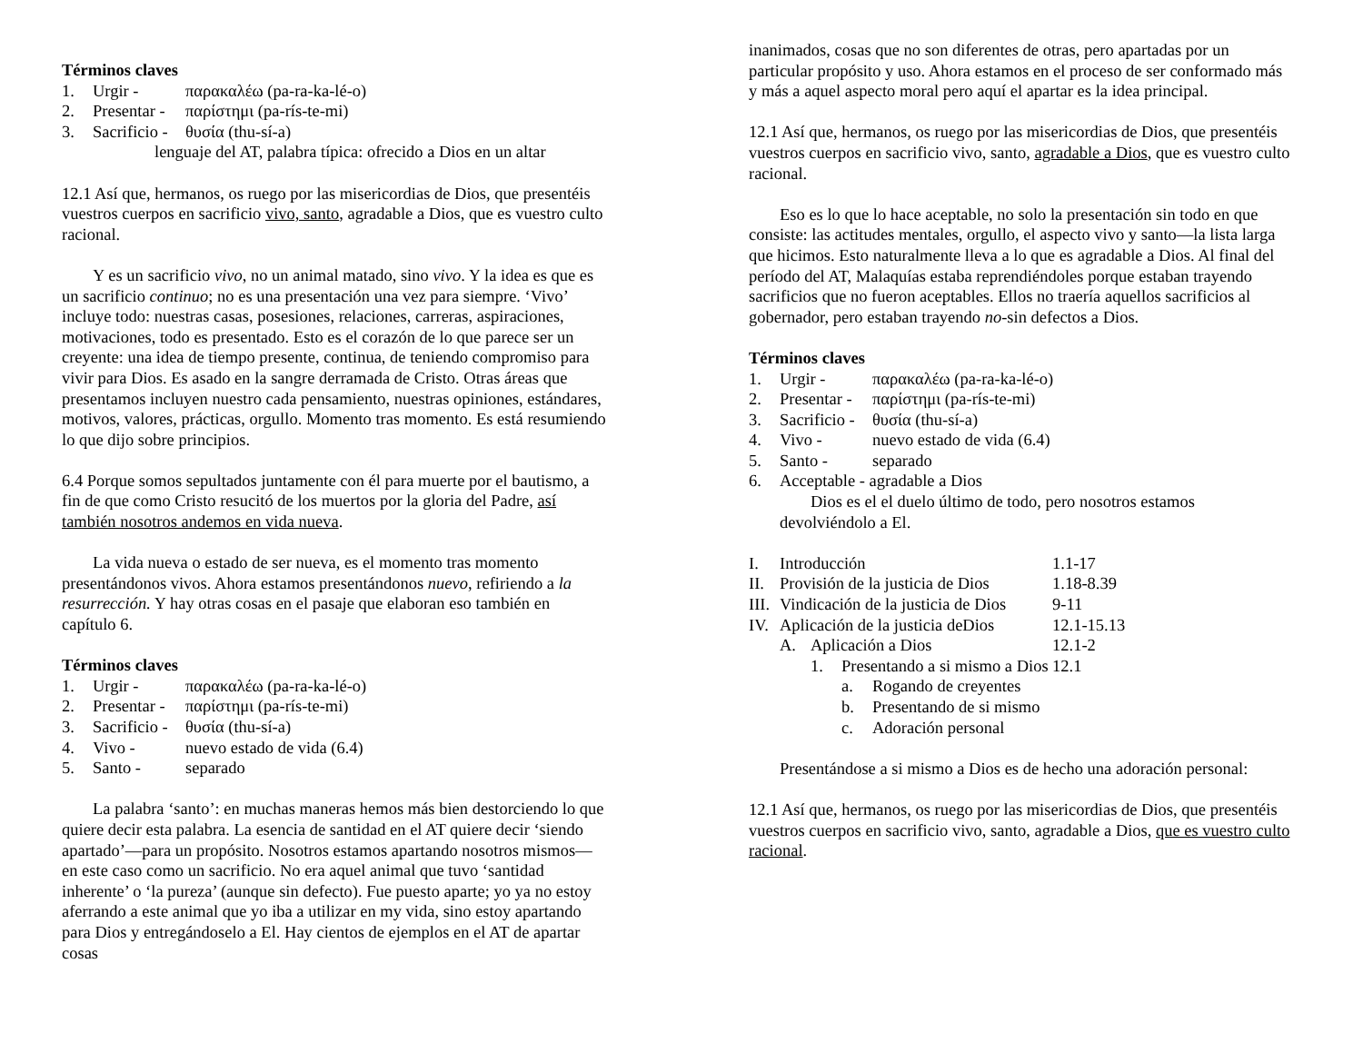Términos claves
1. Urgir - παρακαλέω (pa-ra-ka-lé-o)
2. Presentar - παρίστημι (pa-rís-te-mi)
3. Sacrificio - θυσία (thu-sí-a)
lenguaje del AT, palabra típica: ofrecido a Dios en un altar
12.1 Así que, hermanos, os ruego por las misericordias de Dios, que presentéis vuestros cuerpos en sacrificio vivo, santo, agradable a Dios, que es vuestro culto racional.
Y es un sacrificio vivo, no un animal matado, sino vivo. Y la idea es que es un sacrificio continuo; no es una presentación una vez para siempre. ‘Vivo’ incluye todo: nuestras casas, posesiones, relaciones, carreras, aspiraciones, motivaciones, todo es presentado. Esto es el corazón de lo que parece ser un creyente: una idea de tiempo presente, continua, de teniendo compromiso para vivir para Dios. Es asado en la sangre derramada de Cristo. Otras áreas que presentamos incluyen nuestro cada pensamiento, nuestras opiniones, estándares, motivos, valores, prácticas, orgullo. Momento tras momento. Es está resumiendo lo que dijo sobre principios.
6.4 Porque somos sepultados juntamente con él para muerte por el bautismo, a fin de que como Cristo resucitó de los muertos por la gloria del Padre, así también nosotros andemos en vida nueva.
La vida nueva o estado de ser nueva, es el momento tras momento presentándonos vivos. Ahora estamos presentándonos nuevo, refiriendo a la resurrección. Y hay otras cosas en el pasaje que elaboran eso también en capítulo 6.
Términos claves
1. Urgir - παρακαλέω (pa-ra-ka-lé-o)
2. Presentar - παρίστημι (pa-rís-te-mi)
3. Sacrificio - θυσία (thu-sí-a)
4. Vivo - nuevo estado de vida (6.4)
5. Santo - separado
La palabra ‘santo’: en muchas maneras hemos más bien destorciendo lo que quiere decir esta palabra. La esencia de santidad en el AT quiere decir ‘siendo apartado’—para un propósito. Nosotros estamos apartando nosotros mismos—en este caso como un sacrificio. No era aquel animal que tuvo ‘santidad inherente’ o ‘la pureza’ (aunque sin defecto). Fue puesto aparte; yo ya no estoy aferrando a este animal que yo iba a utilizar en my vida, sino estoy apartando para Dios y entregándoselo a El. Hay cientos de ejemplos en el AT de apartar cosas
inanimados, cosas que no son diferentes de otras, pero apartadas por un particular propósito y uso. Ahora estamos en el proceso de ser conformado más y más a aquel aspecto moral pero aquí el apartar es la idea principal.
12.1 Así que, hermanos, os ruego por las misericordias de Dios, que presentéis vuestros cuerpos en sacrificio vivo, santo, agradable a Dios, que es vuestro culto racional.
Eso es lo que lo hace aceptable, no solo la presentación sin todo en que consiste: las actitudes mentales, orgullo, el aspecto vivo y santo—la lista larga que hicimos. Esto naturalmente lleva a lo que es agradable a Dios. Al final del período del AT, Malaquías estaba reprendiéndoles porque estaban trayendo sacrificios que no fueron aceptables. Ellos no traería aquellos sacrificios al gobernador, pero estaban trayendo no-sin defectos a Dios.
Términos claves
1. Urgir - παρακαλέω (pa-ra-ka-lé-o)
2. Presentar - παρίστημι (pa-rís-te-mi)
3. Sacrificio - θυσία (thu-sí-a)
4. Vivo - nuevo estado de vida (6.4)
5. Santo - separado
6. Acceptable - agradable a Dios
Dios es el el duelo último de todo, pero nosotros estamos devolviéndolo a El.
I. Introducción 1.1-17
II. Provisión de la justicia de Dios 1.18-8.39
III. Vindicación de la justicia de Dios 9-11
IV. Aplicación de la justicia deDios 12.1-15.13
A. Aplicación a Dios 12.1-2
1. Presentando a si mismo a Dios 12.1
a. Rogando de creyentes
b. Presentando de si mismo
c. Adoración personal
Presentándose a si mismo a Dios es de hecho una adoración personal:
12.1 Así que, hermanos, os ruego por las misericordias de Dios, que presentéis vuestros cuerpos en sacrificio vivo, santo, agradable a Dios, que es vuestro culto racional.